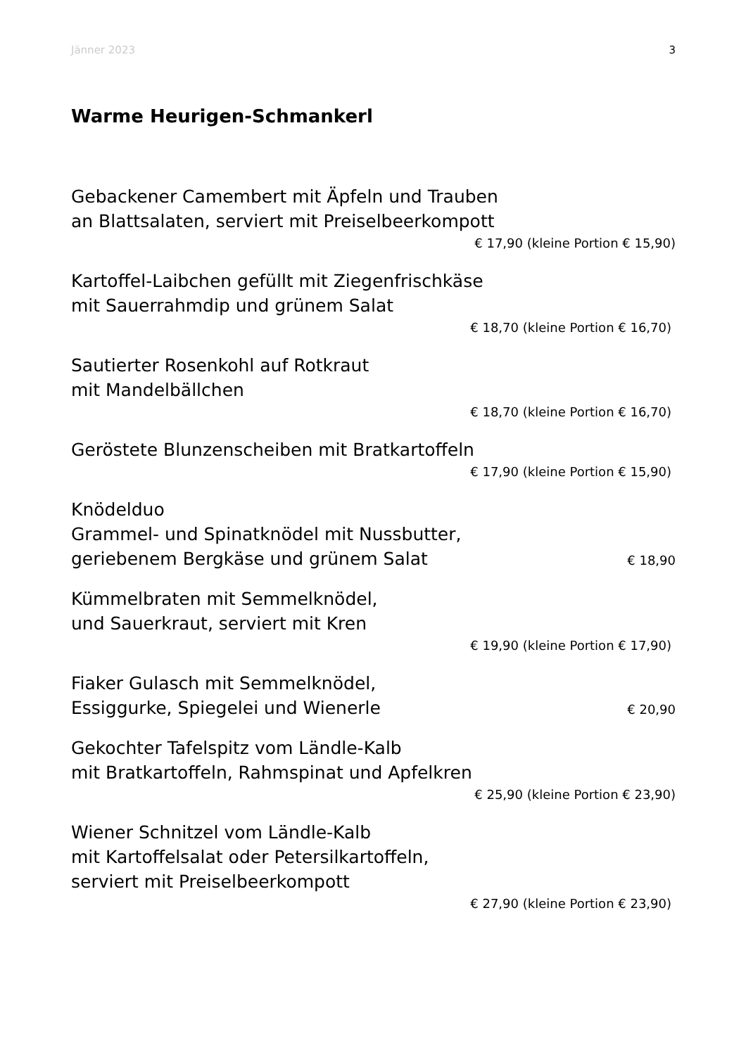Jänner 2023 3
Warme Heurigen-Schmankerl
Gebackener Camembert mit Äpfeln und Trauben
an Blattsalaten, serviert mit Preiselbeerkompott
€ 17,90 (kleine Portion € 15,90)
Kartoffel-Laibchen gefüllt mit Ziegenfrischkäse
mit Sauerrahmdip und grünem Salat
€ 18,70 (kleine Portion € 16,70)
Sautierter Rosenkohl auf Rotkraut
mit Mandelbällchen
€ 18,70 (kleine Portion € 16,70)
Geröstete Blunzenscheiben mit Bratkartoffeln
€ 17,90 (kleine Portion € 15,90)
Knödelduo
Grammel- und Spinatknödel mit Nussbutter,
geriebenem Bergkäse und grünem Salat € 18,90
Kümmelbraten mit Semmelknödel,
und Sauerkraut, serviert mit Kren
€ 19,90 (kleine Portion € 17,90)
Fiaker Gulasch mit Semmelknödel,
Essiggurke, Spiegelei und Wienerle € 20,90
Gekochter Tafelspitz vom Ländle-Kalb
mit Bratkartoffeln, Rahmspinat und Apfelkren
€ 25,90 (kleine Portion € 23,90)
Wiener Schnitzel vom Ländle-Kalb
mit Kartoffelsalat oder Petersilkartoffeln,
serviert mit Preiselbeerkompott
€ 27,90 (kleine Portion € 23,90)